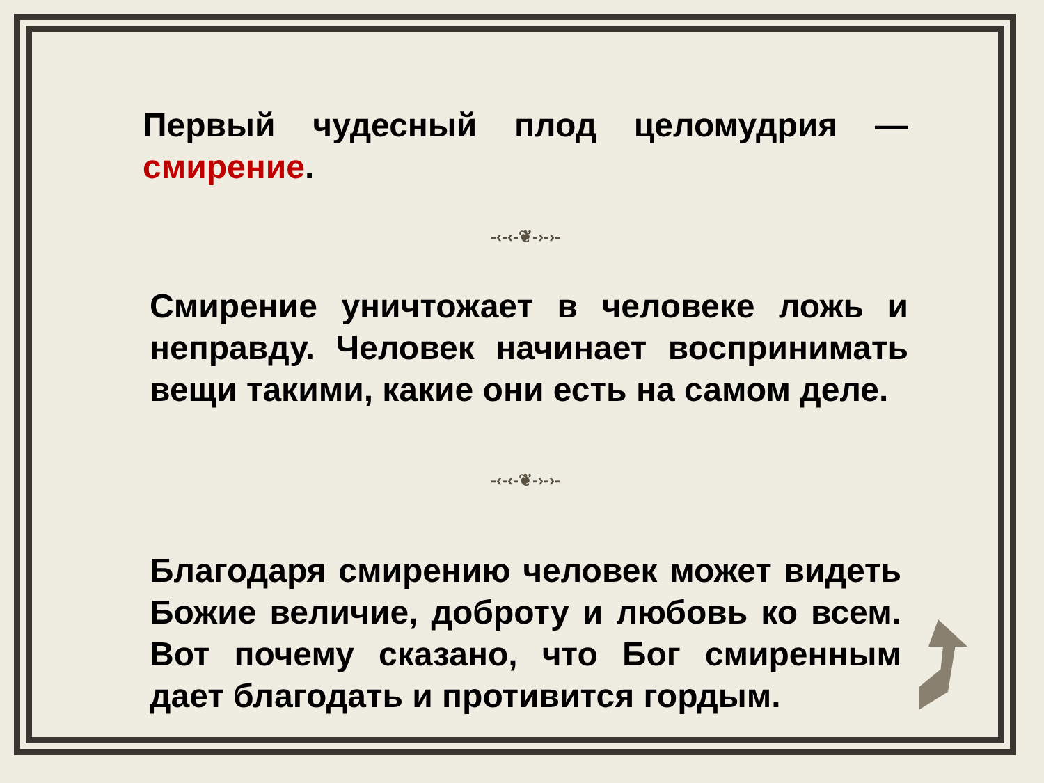Первый чудесный плод целомудрия — смирение.
-‹-‹-❦-›-›-
Смирение уничтожает в человеке ложь и неправду. Человек начинает воспринимать вещи такими, какие они есть на самом деле.
-‹-‹-❦-›-›-
Благодаря смирению человек может видеть Божие величие, доброту и любовь ко всем. Вот почему сказано, что Бог смиренным дает благодать и противится гордым.